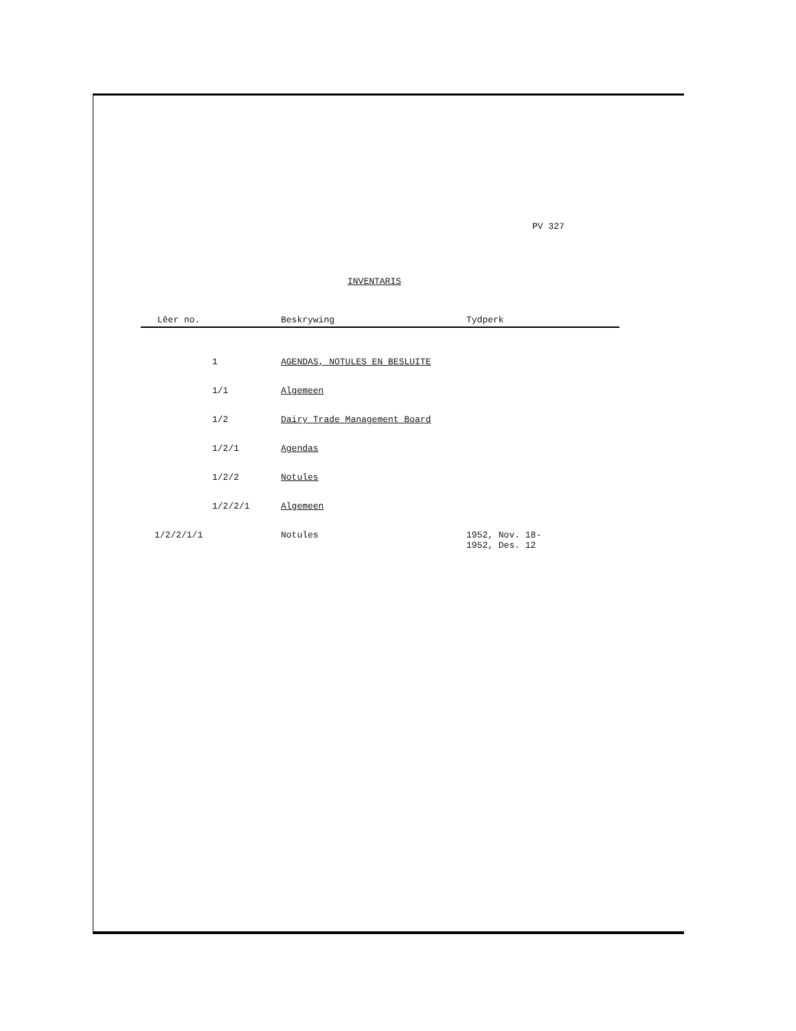PV 327
INVENTARIS
| Lêer no. | | Beskrywing | Tydperk |
| --- | --- | --- | --- |
| | 1 | AGENDAS, NOTULES EN BESLUITE | |
| | 1/1 | Algemeen | |
| | 1/2 | Dairy Trade Management Board | |
| | 1/2/1 | Agendas | |
| | 1/2/2 | Notules | |
| | 1/2/2/1 | Algemeen | |
| 1/2/2/1/1 | | Notules | 1952, Nov. 18- 1952, Des. 12 |